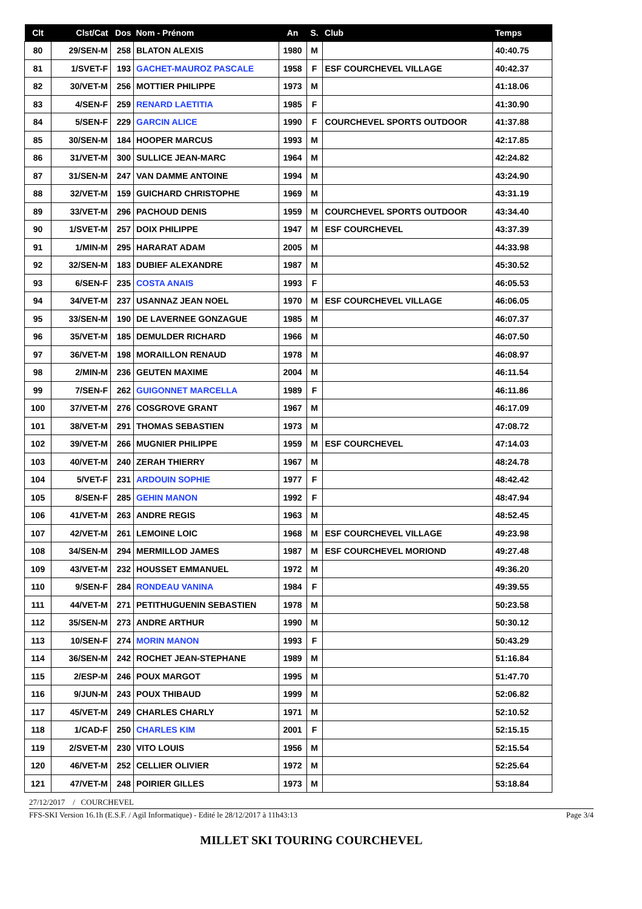| Clt | Clst/Cat | Dos | Nom - Prénom | An | S. | Club | Temps |
| --- | --- | --- | --- | --- | --- | --- | --- |
| 80 | 29/SEN-M | 258 | BLATON ALEXIS | 1980 | M | | 40:40.75 |
| 81 | 1/SVET-F | 193 | GACHET-MAUROZ PASCALE | 1958 | F | ESF COURCHEVEL VILLAGE | 40:42.37 |
| 82 | 30/VET-M | 256 | MOTTIER PHILIPPE | 1973 | M | | 41:18.06 |
| 83 | 4/SEN-F | 259 | RENARD LAETITIA | 1985 | F | | 41:30.90 |
| 84 | 5/SEN-F | 229 | GARCIN ALICE | 1990 | F | COURCHEVEL SPORTS OUTDOOR | 41:37.88 |
| 85 | 30/SEN-M | 184 | HOOPER MARCUS | 1993 | M | | 42:17.85 |
| 86 | 31/VET-M | 300 | SULLICE JEAN-MARC | 1964 | M | | 42:24.82 |
| 87 | 31/SEN-M | 247 | VAN DAMME ANTOINE | 1994 | M | | 43:24.90 |
| 88 | 32/VET-M | 159 | GUICHARD CHRISTOPHE | 1969 | M | | 43:31.19 |
| 89 | 33/VET-M | 296 | PACHOUD DENIS | 1959 | M | COURCHEVEL SPORTS OUTDOOR | 43:34.40 |
| 90 | 1/SVET-M | 257 | DOIX PHILIPPE | 1947 | M | ESF COURCHEVEL | 43:37.39 |
| 91 | 1/MIN-M | 295 | HARARAT ADAM | 2005 | M | | 44:33.98 |
| 92 | 32/SEN-M | 183 | DUBIEF ALEXANDRE | 1987 | M | | 45:30.52 |
| 93 | 6/SEN-F | 235 | COSTA ANAIS | 1993 | F | | 46:05.53 |
| 94 | 34/VET-M | 237 | USANNAZ JEAN NOEL | 1970 | M | ESF COURCHEVEL VILLAGE | 46:06.05 |
| 95 | 33/SEN-M | 190 | DE LAVERNEE GONZAGUE | 1985 | M | | 46:07.37 |
| 96 | 35/VET-M | 185 | DEMULDER RICHARD | 1966 | M | | 46:07.50 |
| 97 | 36/VET-M | 198 | MORAILLON RENAUD | 1978 | M | | 46:08.97 |
| 98 | 2/MIN-M | 236 | GEUTEN MAXIME | 2004 | M | | 46:11.54 |
| 99 | 7/SEN-F | 262 | GUIGONNET MARCELLA | 1989 | F | | 46:11.86 |
| 100 | 37/VET-M | 276 | COSGROVE GRANT | 1967 | M | | 46:17.09 |
| 101 | 38/VET-M | 291 | THOMAS SEBASTIEN | 1973 | M | | 47:08.72 |
| 102 | 39/VET-M | 266 | MUGNIER PHILIPPE | 1959 | M | ESF COURCHEVEL | 47:14.03 |
| 103 | 40/VET-M | 240 | ZERAH THIERRY | 1967 | M | | 48:24.78 |
| 104 | 5/VET-F | 231 | ARDOUIN SOPHIE | 1977 | F | | 48:42.42 |
| 105 | 8/SEN-F | 285 | GEHIN MANON | 1992 | F | | 48:47.94 |
| 106 | 41/VET-M | 263 | ANDRE REGIS | 1963 | M | | 48:52.45 |
| 107 | 42/VET-M | 261 | LEMOINE LOIC | 1968 | M | ESF COURCHEVEL VILLAGE | 49:23.98 |
| 108 | 34/SEN-M | 294 | MERMILLOD JAMES | 1987 | M | ESF COURCHEVEL MORIOND | 49:27.48 |
| 109 | 43/VET-M | 232 | HOUSSET EMMANUEL | 1972 | M | | 49:36.20 |
| 110 | 9/SEN-F | 284 | RONDEAU VANINA | 1984 | F | | 49:39.55 |
| 111 | 44/VET-M | 271 | PETITHUGUENIN SEBASTIEN | 1978 | M | | 50:23.58 |
| 112 | 35/SEN-M | 273 | ANDRE ARTHUR | 1990 | M | | 50:30.12 |
| 113 | 10/SEN-F | 274 | MORIN MANON | 1993 | F | | 50:43.29 |
| 114 | 36/SEN-M | 242 | ROCHET JEAN-STEPHANE | 1989 | M | | 51:16.84 |
| 115 | 2/ESP-M | 246 | POUX MARGOT | 1995 | M | | 51:47.70 |
| 116 | 9/JUN-M | 243 | POUX THIBAUD | 1999 | M | | 52:06.82 |
| 117 | 45/VET-M | 249 | CHARLES CHARLY | 1971 | M | | 52:10.52 |
| 118 | 1/CAD-F | 250 | CHARLES KIM | 2001 | F | | 52:15.15 |
| 119 | 2/SVET-M | 230 | VITO LOUIS | 1956 | M | | 52:15.54 |
| 120 | 46/VET-M | 252 | CELLIER OLIVIER | 1972 | M | | 52:25.64 |
| 121 | 47/VET-M | 248 | POIRIER GILLES | 1973 | M | | 53:18.84 |
27/12/2017 / COURCHEVEL
FFS-SKI Version 16.1h (E.S.F. / Agil Informatique) - Edité le 28/12/2017 à 11h43:13 Page 3/4
MILLET SKI TOURING COURCHEVEL